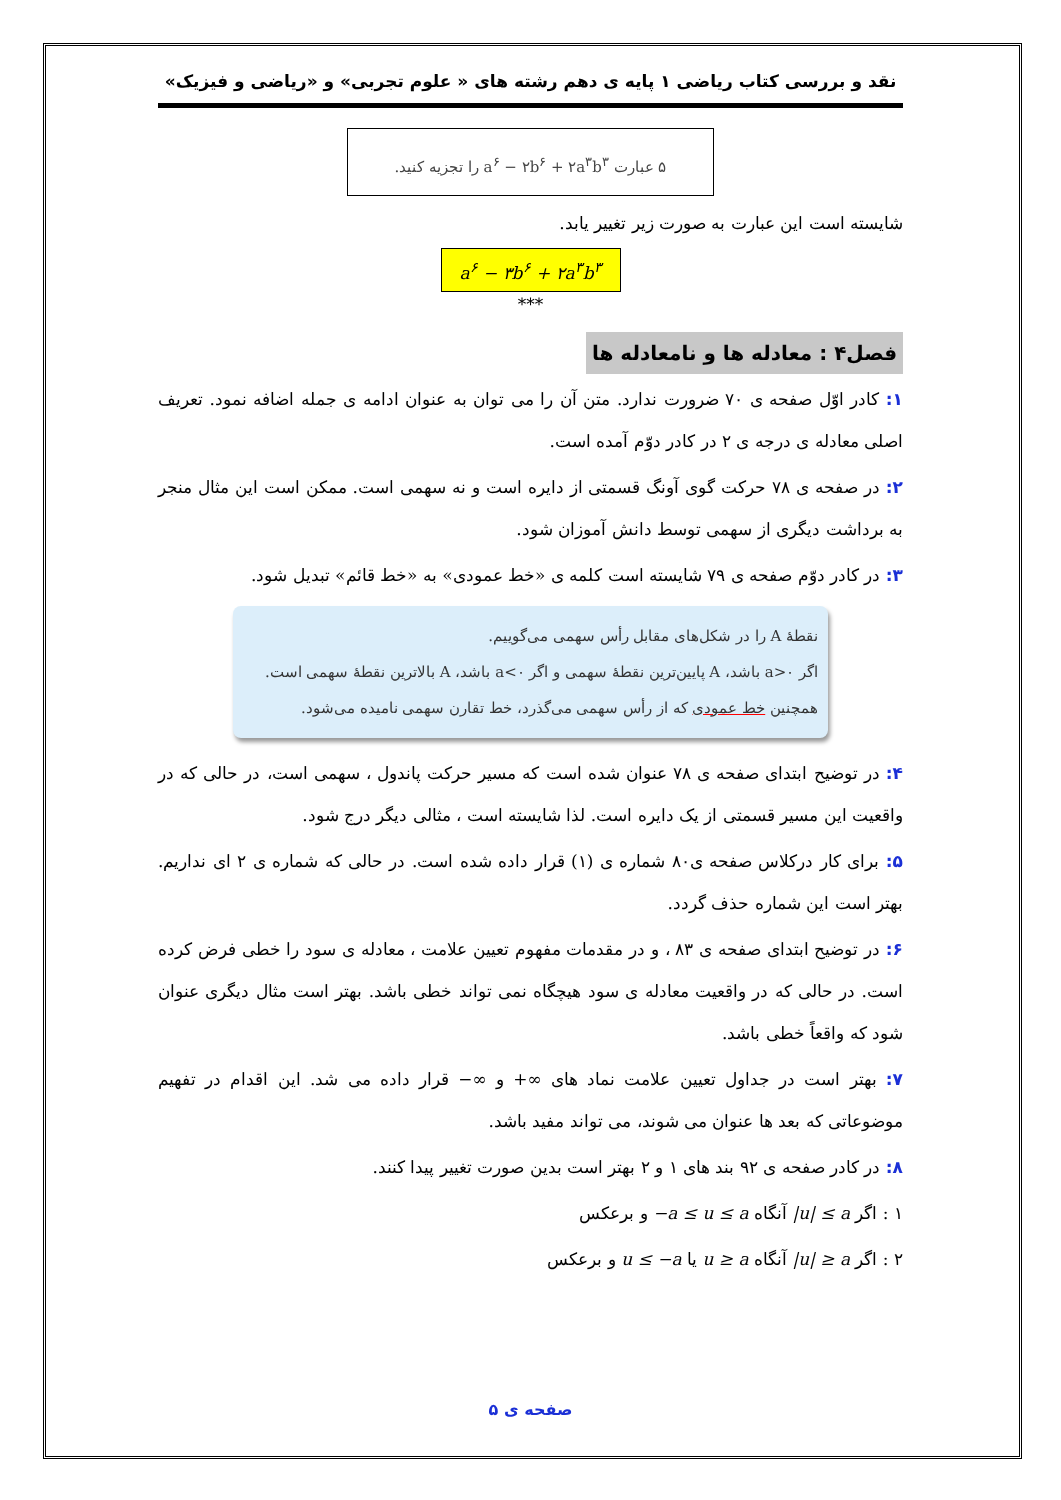نقد و بررسی کتاب ریاضی ۱ پایه ی دهم رشته های « علوم تجربی» و «ریاضی و فیزیک»
۵ عبارت a<sup>۶</sup> − ۲b<sup>۶</sup> + ۲a<sup>۳</sup>b<sup>۳</sup> را تجزیه کنید.
شایسته است این عبارت به صورت زیر تغییر یابد.
a<sup>۶</sup> − ۳b<sup>۶</sup> + ۲a<sup>۳</sup>b<sup>۳</sup>
***
فصل۴ : معادله ها و نامعادله ها
۱: کادر اوّل صفحه ی ۷۰ ضرورت ندارد. متن آن را می توان به عنوان ادامه ی جمله اضافه نمود. تعریف اصلی معادله ی درجه ی ۲ در کادر دوّم آمده است.
۲: در صفحه ی ۷۸ حرکت گوی آونگ قسمتی از دایره است و نه سهمی است. ممکن است این مثال منجر به برداشت دیگری از سهمی توسط دانش آموزان شود.
۳: در کادر دوّم صفحه ی ۷۹ شایسته است کلمه ی «خط عمودی» به «خط قائم» تبدیل شود.
نقطهٔ A را در شکل‌های مقابل رأس سهمی می‌گوییم.
اگر a>۰ باشد، A پایین‌ترین نقطهٔ سهمی و اگر a<۰ باشد، A بالاترین نقطهٔ سهمی است.
همچنین خط عمودی که از رأس سهمی می‌گذرد، خط تقارن سهمی نامیده می‌شود.
۴: در توضیح ابتدای صفحه ی ۷۸ عنوان شده است که مسیر حرکت پاندول ، سهمی است، در حالی که در واقعیت این مسیر قسمتی از یک دایره است. لذا شایسته است ، مثالی دیگر درج شود.
۵: برای کار درکلاس صفحه ی۸۰ شماره ی (۱) قرار داده شده است. در حالی که شماره ی ۲ ای نداریم. بهتر است این شماره حذف گردد.
۶: در توضیح ابتدای صفحه ی ۸۳ ، و در مقدمات مفهوم تعیین علامت ، معادله ی سود را خطی فرض کرده است. در حالی که در واقعیت معادله ی سود هیچگاه نمی تواند خطی باشد. بهتر است مثال دیگری عنوان شود که واقعاً خطی باشد.
۷: بهتر است در جداول تعیین علامت نماد های ∞+ و ∞− قرار داده می شد. این اقدام در تفهیم موضوعاتی که بعد ها عنوان می شوند، می تواند مفید باشد.
۸: در کادر صفحه ی ۹۲ بند های ۱ و ۲ بهتر است بدین صورت تغییر پیدا کنند.
۱ : اگر |u| ≤ a آنگاه −a ≤ u ≤ a و برعکس
۲ : اگر |u| ≥ a آنگاه u ≥ a یا u ≤ −a و برعکس
صفحه ی ۵